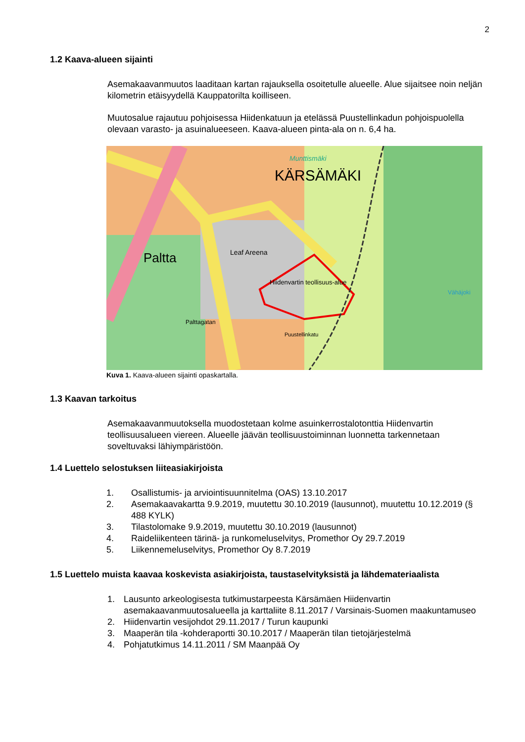2
1.2 Kaava-alueen sijainti
Asemakaavanmuutos laaditaan kartan rajauksella osoitetulle alueelle. Alue sijaitsee noin neljän kilometrin etäisyydellä Kauppatorilta koilliseen.
Muutosalue rajautuu pohjoisessa Hiidenkatuun ja etelässä Puustellinkadun pohjoispuolella olevaan varasto- ja asuinalueeseen. Kaava-alueen pinta-ala on n. 6,4 ha.
KÄRSÄMÄKI
Munttismäki
Paltta
Leaf Areena
Hiidenvartin teollisuus-alue
Palttagatan
Puustellinkatu
Vähäjoki
Kuva 1. Kaava-alueen sijainti opaskartalla.
1.3 Kaavan tarkoitus
Asemakaavanmuutoksella muodostetaan kolme asuinkerrostalotonttia Hiidenvartin teollisuusalueen viereen. Alueelle jäävän teollisuustoiminnan luonnetta tarkennetaan soveltuvaksi lähiympäristöön.
1.4 Luettelo selostuksen liiteasiakirjoista
1. Osallistumis- ja arviointisuunnitelma (OAS) 13.10.2017
2. Asemakaavakartta 9.9.2019, muutettu 30.10.2019 (lausunnot), muutettu 10.12.2019 (§ 488 KYLK)
3. Tilastolomake 9.9.2019, muutettu 30.10.2019 (lausunnot)
4. Raideliikenteen tärinä- ja runkomeluselvitys, Promethor Oy 29.7.2019
5. Liikennemeluselvitys, Promethor Oy 8.7.2019
1.5 Luettelo muista kaavaa koskevista asiakirjoista, taustaselvityksistä ja lähdemateriaalista
1. Lausunto arkeologisesta tutkimustarpeesta Kärsämäen Hiidenvartin asemakaavanmuutosalueella ja karttaliite 8.11.2017 / Varsinais-Suomen maakuntamuseo
2. Hiidenvartin vesijohdot 29.11.2017 / Turun kaupunki
3. Maaperän tila -kohderaportti 30.10.2017 / Maaperän tilan tietojärjestelmä
4. Pohjatutkimus 14.11.2011 / SM Maanpää Oy